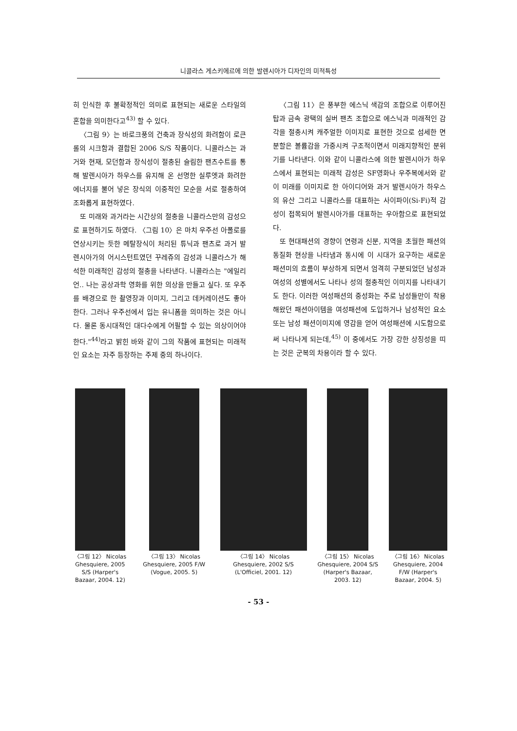니콜라스 게스키에르에 의한 발렌시아가 디자인의 미적특성
히 인식한 후 불확정적인 의미로 표현되는 새로운 스타일의 혼합을 의미한다고<sup>43)</sup> 할 수 있다.
〈그림 9〉는 바로크풍의 건축과 장식성의 화려함이 로큰롤의 시크함과 결합된 2006 S/S 작품이다. 니콜라스는 과거와 현재, 모던함과 장식성이 절충된 슬림한 팬츠수트를 통해 발렌시아가 하우스를 유지해 온 선명한 실루엣과 화려한 에너지를 불어 넣은 장식의 이중적인 모순을 서로 절충하여 조화롭게 표현하였다.
또 미래와 과거라는 시간상의 절충을 니콜라스만의 감성으로 표현하기도 하였다. 〈그림 10〉은 마치 우주선 아폴로를 연상시키는 듯한 메탈장식이 처리된 튜닉과 팬츠로 과거 발렌시아가의 어시스턴트였던 꾸레쥬의 감성과 니콜라스가 해석한 미래적인 감성의 절충을 나타낸다. 니콜라스는 "에일리언.. 나는 공상과학 영화를 위한 의상을 만들고 싶다. 또 우주를 배경으로 한 촬영장과 이미지, 그리고 데커레이션도 좋아한다. 그러나 우주선에서 입는 유니폼을 의미하는 것은 아니다. 물론 동시대적인 대다수에게 어필할 수 있는 의상이어야 한다."<sup>44)</sup>라고 밝힌 바와 같이 그의 작품에 표현되는 미래적인 요소는 자주 등장하는 주제 중의 하나이다.
〈그림 11〉은 풍부한 에스닉 색감의 조합으로 이루어진 탑과 금속 광택의 실버 팬츠 조합으로 에스닉과 미래적인 감각을 절충시켜 캐주얼한 이미지로 표현한 것으로 섬세한 면분할은 볼륨감을 가중시켜 구조적이면서 미래지향적인 분위기를 나타낸다. 이와 같이 니콜라스에 의한 발렌시아가 하우스에서 표현되는 미래적 감성은 SF영화나 우주복에서와 같이 미래를 이미지로 한 아이디어와 과거 발렌시아가 하우스의 유산 그리고 니콜라스를 대표하는 사이파이(Si-Fi)적 감성이 접목되어 발렌시아가를 대표하는 우아함으로 표현되었다.
또 현대패션의 경향이 연령과 신분, 지역을 초월한 패션의 동질화 현상을 나타냄과 동시에 이 시대가 요구하는 새로운 패션미의 흐름이 부상하게 되면서 엄격히 구분되었던 남성과 여성의 성별에서도 나타나 성의 절충적인 이미지를 나타내기도 한다. 이러한 여성패션의 중성화는 주로 남성들만이 착용해왔던 패션아이템을 여성패션에 도입하거나 남성적인 요소 또는 남성 패션이미지에 영감을 얻어 여성패션에 시도함으로써 나타나게 되는데,<sup>45)</sup> 이 중에서도 가장 강한 상징성을 띠는 것은 군복의 차용이라 할 수 있다.
〈그림 12〉 Nicolas Ghesquiere, 2005 S/S (Harper's Bazaar, 2004. 12)
〈그림 13〉 Nicolas Ghesquiere, 2005 F/W (Vogue, 2005. 5)
〈그림 14〉 Nicolas Ghesquiere, 2002 S/S (L'Officiel, 2001. 12)
〈그림 15〉 Nicolas Ghesquiere, 2004 S/S (Harper's Bazaar, 2003. 12)
〈그림 16〉 Nicolas Ghesquiere, 2004 F/W (Harper's Bazaar, 2004. 5)
- 53 -